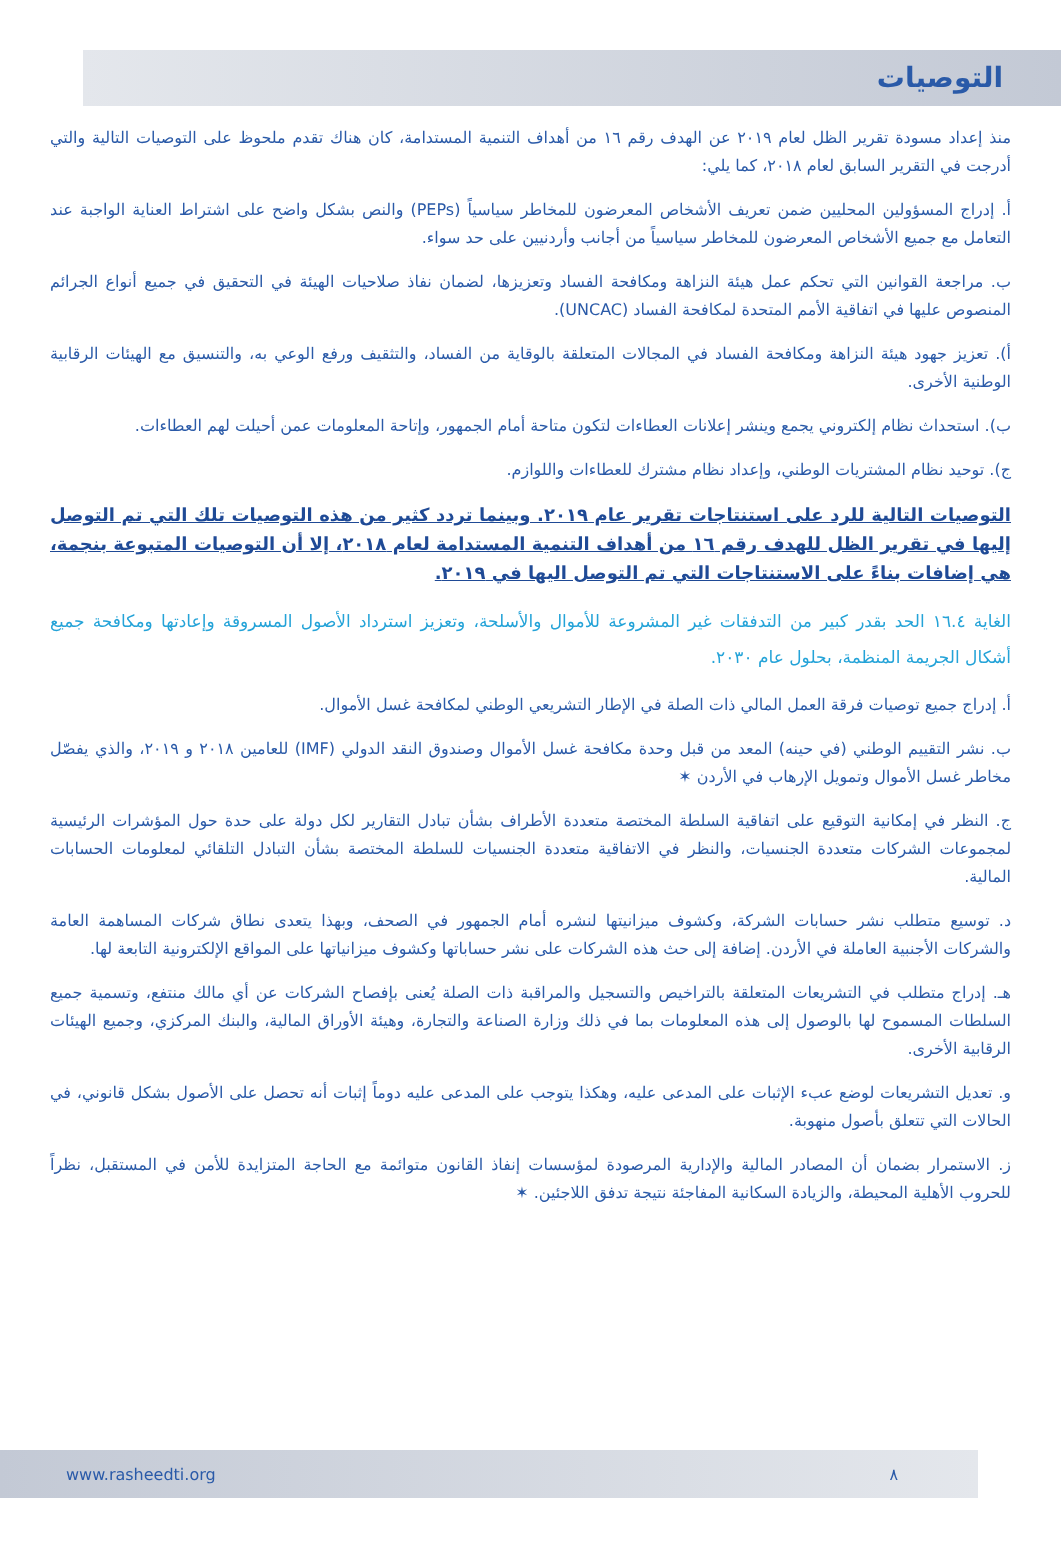التوصيات
منذ إعداد مسودة تقرير الظل لعام ٢٠١٩ عن الهدف رقم ١٦ من أهداف التنمية المستدامة، كان هناك تقدم ملحوظ على التوصيات التالية والتي أدرجت في التقرير السابق لعام ٢٠١٨، كما يلي:
أ. إدراج المسؤولين المحليين ضمن تعريف الأشخاص المعرضون للمخاطر سياسياً (PEPs) والنص بشكل واضح على اشتراط العناية الواجبة عند التعامل مع جميع الأشخاص المعرضون للمخاطر سياسياً من أجانب وأردنيين على حد سواء.
ب. مراجعة القوانين التي تحكم عمل هيئة النزاهة ومكافحة الفساد وتعزيزها، لضمان نفاذ صلاحيات الهيئة في التحقيق في جميع أنواع الجرائم المنصوص عليها في اتفاقية الأمم المتحدة لمكافحة الفساد (UNCAC).
أ). تعزيز جهود هيئة النزاهة ومكافحة الفساد في المجالات المتعلقة بالوقاية من الفساد، والتثقيف ورفع الوعي به، والتنسيق مع الهيئات الرقابية الوطنية الأخرى.
ب). استحداث نظام إلكتروني يجمع وينشر إعلانات العطاءات لتكون متاحة أمام الجمهور، وإتاحة المعلومات عمن أحيلت لهم العطاءات.
ج). توحيد نظام المشتريات الوطني، وإعداد نظام مشترك للعطاءات واللوازم.
التوصيات التالية للرد على استنتاجات تقرير عام ٢٠١٩. وبينما تردد كثير من هذه التوصيات تلك التي تم التوصل إليها في تقرير الظل للهدف رقم ١٦ من أهداف التنمية المستدامة لعام ٢٠١٨، إلا أن التوصيات المتبوعة بنجمة، هي إضافات بناءً على الاستنتاجات التي تم التوصل اليها في ٢٠١٩.
الغاية ١٦.٤ الحد بقدر كبير من التدفقات غير المشروعة للأموال والأسلحة، وتعزيز استرداد الأصول المسروقة وإعادتها ومكافحة جميع أشكال الجريمة المنظمة، بحلول عام ٢٠٣٠.
أ. إدراج جميع توصيات فرقة العمل المالي ذات الصلة في الإطار التشريعي الوطني لمكافحة غسل الأموال.
ب. نشر التقييم الوطني (في حينه) المعد من قبل وحدة مكافحة غسل الأموال وصندوق النقد الدولي (IMF) للعامين ٢٠١٨ و ٢٠١٩، والذي يفصّل مخاطر غسل الأموال وتمويل الإرهاب في الأردن ✶
ج. النظر في إمكانية التوقيع على اتفاقية السلطة المختصة متعددة الأطراف بشأن تبادل التقارير لكل دولة على حدة حول المؤشرات الرئيسية لمجموعات الشركات متعددة الجنسيات، والنظر في الاتفاقية متعددة الجنسيات للسلطة المختصة بشأن التبادل التلقائي لمعلومات الحسابات المالية.
د. توسيع متطلب نشر حسابات الشركة، وكشوف ميزانيتها لنشره أمام الجمهور في الصحف، وبهذا يتعدى نطاق شركات المساهمة العامة والشركات الأجنبية العاملة في الأردن. إضافة إلى حث هذه الشركات على نشر حساباتها وكشوف ميزانياتها على المواقع الإلكترونية التابعة لها.
هـ. إدراج متطلب في التشريعات المتعلقة بالتراخيص والتسجيل والمراقبة ذات الصلة يُعنى بإفصاح الشركات عن أي مالك منتفع، وتسمية جميع السلطات المسموح لها بالوصول إلى هذه المعلومات بما في ذلك وزارة الصناعة والتجارة، وهيئة الأوراق المالية، والبنك المركزي، وجميع الهيئات الرقابية الأخرى.
و. تعديل التشريعات لوضع عبء الإثبات على المدعى عليه، وهكذا يتوجب على المدعى عليه دوماً إثبات أنه تحصل على الأصول بشكل قانوني، في الحالات التي تتعلق بأصول منهوبة.
ز. الاستمرار بضمان أن المصادر المالية والإدارية المرصودة لمؤسسات إنفاذ القانون متوائمة مع الحاجة المتزايدة للأمن في المستقبل، نظراً للحروب الأهلية المحيطة، والزيادة السكانية المفاجئة نتيجة تدفق اللاجئين. ✶
www.rasheedti.org ٨